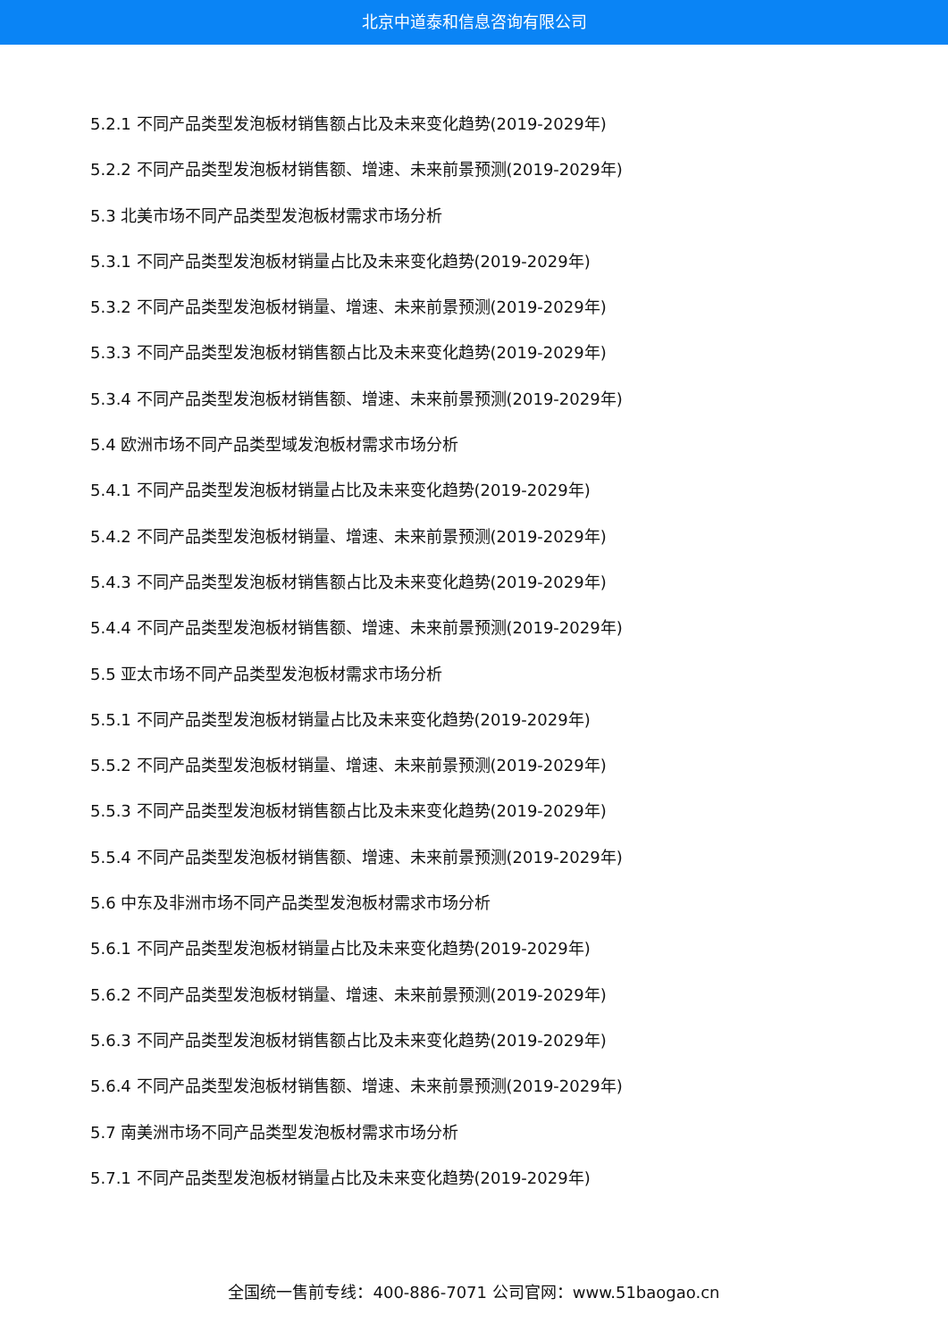北京中道泰和信息咨询有限公司
5.2.1 不同产品类型发泡板材销售额占比及未来变化趋势(2019-2029年)
5.2.2 不同产品类型发泡板材销售额、增速、未来前景预测(2019-2029年)
5.3 北美市场不同产品类型发泡板材需求市场分析
5.3.1 不同产品类型发泡板材销量占比及未来变化趋势(2019-2029年)
5.3.2 不同产品类型发泡板材销量、增速、未来前景预测(2019-2029年)
5.3.3 不同产品类型发泡板材销售额占比及未来变化趋势(2019-2029年)
5.3.4 不同产品类型发泡板材销售额、增速、未来前景预测(2019-2029年)
5.4 欧洲市场不同产品类型域发泡板材需求市场分析
5.4.1 不同产品类型发泡板材销量占比及未来变化趋势(2019-2029年)
5.4.2 不同产品类型发泡板材销量、增速、未来前景预测(2019-2029年)
5.4.3 不同产品类型发泡板材销售额占比及未来变化趋势(2019-2029年)
5.4.4 不同产品类型发泡板材销售额、增速、未来前景预测(2019-2029年)
5.5 亚太市场不同产品类型发泡板材需求市场分析
5.5.1 不同产品类型发泡板材销量占比及未来变化趋势(2019-2029年)
5.5.2 不同产品类型发泡板材销量、增速、未来前景预测(2019-2029年)
5.5.3 不同产品类型发泡板材销售额占比及未来变化趋势(2019-2029年)
5.5.4 不同产品类型发泡板材销售额、增速、未来前景预测(2019-2029年)
5.6 中东及非洲市场不同产品类型发泡板材需求市场分析
5.6.1 不同产品类型发泡板材销量占比及未来变化趋势(2019-2029年)
5.6.2 不同产品类型发泡板材销量、增速、未来前景预测(2019-2029年)
5.6.3 不同产品类型发泡板材销售额占比及未来变化趋势(2019-2029年)
5.6.4 不同产品类型发泡板材销售额、增速、未来前景预测(2019-2029年)
5.7 南美洲市场不同产品类型发泡板材需求市场分析
5.7.1 不同产品类型发泡板材销量占比及未来变化趋势(2019-2029年)
全国统一售前专线：400-886-7071 公司官网：www.51baogao.cn